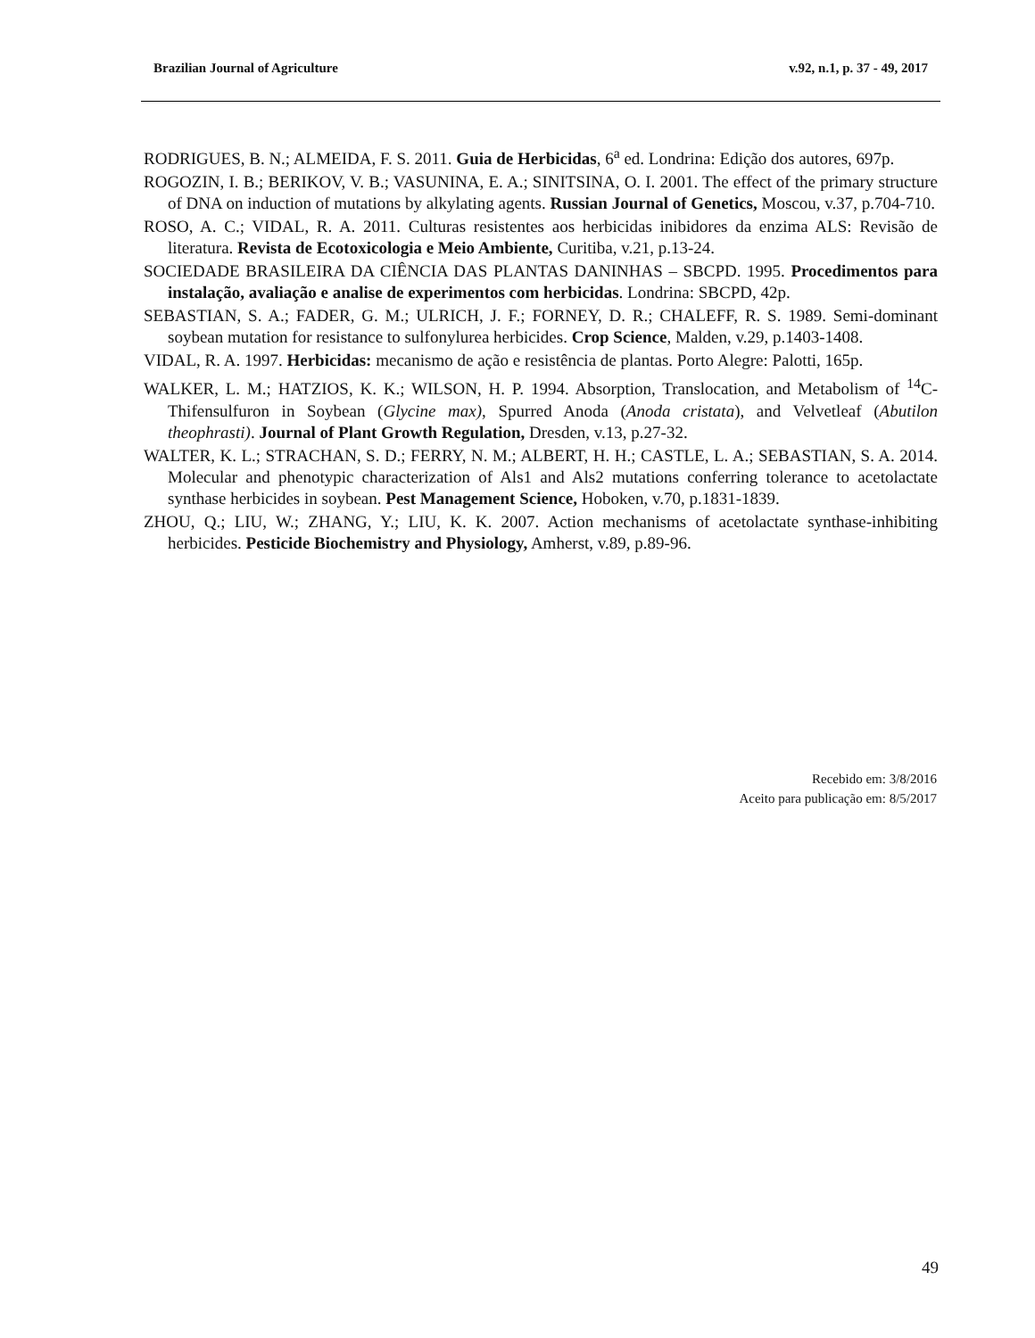Brazilian Journal of Agriculture v.92, n.1, p. 37 - 49, 2017
RODRIGUES, B. N.; ALMEIDA, F. S. 2011. Guia de Herbicidas, 6<sup>a</sup> ed. Londrina: Edição dos autores, 697p.
ROGOZIN, I. B.; BERIKOV, V. B.; VASUNINA, E. A.; SINITSINA, O. I. 2001. The effect of the primary structure of DNA on induction of mutations by alkylating agents. Russian Journal of Genetics, Moscou, v.37, p.704-710.
ROSO, A. C.; VIDAL, R. A. 2011. Culturas resistentes aos herbicidas inibidores da enzima ALS: Revisão de literatura. Revista de Ecotoxicologia e Meio Ambiente, Curitiba, v.21, p.13-24.
SOCIEDADE BRASILEIRA DA CIÊNCIA DAS PLANTAS DANINHAS – SBCPD. 1995. Procedimentos para instalação, avaliação e analise de experimentos com herbicidas. Londrina: SBCPD, 42p.
SEBASTIAN, S. A.; FADER, G. M.; ULRICH, J. F.; FORNEY, D. R.; CHALEFF, R. S. 1989. Semi-dominant soybean mutation for resistance to sulfonylurea herbicides. Crop Science, Malden, v.29, p.1403-1408.
VIDAL, R. A. 1997. Herbicidas: mecanismo de ação e resistência de plantas. Porto Alegre: Palotti, 165p.
WALKER, L. M.; HATZIOS, K. K.; WILSON, H. P. 1994. Absorption, Translocation, and Metabolism of <sup>14</sup>C-Thifensulfuron in Soybean (Glycine max), Spurred Anoda (Anoda cristata), and Velvetleaf (Abutilon theophrasti). Journal of Plant Growth Regulation, Dresden, v.13, p.27-32.
WALTER, K. L.; STRACHAN, S. D.; FERRY, N. M.; ALBERT, H. H.; CASTLE, L. A.; SEBASTIAN, S. A. 2014. Molecular and phenotypic characterization of Als1 and Als2 mutations conferring tolerance to acetolactate synthase herbicides in soybean. Pest Management Science, Hoboken, v.70, p.1831-1839.
ZHOU, Q.; LIU, W.; ZHANG, Y.; LIU, K. K. 2007. Action mechanisms of acetolactate synthase-inhibiting herbicides. Pesticide Biochemistry and Physiology, Amherst, v.89, p.89-96.
Recebido em: 3/8/2016
Aceito para publicação em: 8/5/2017
49